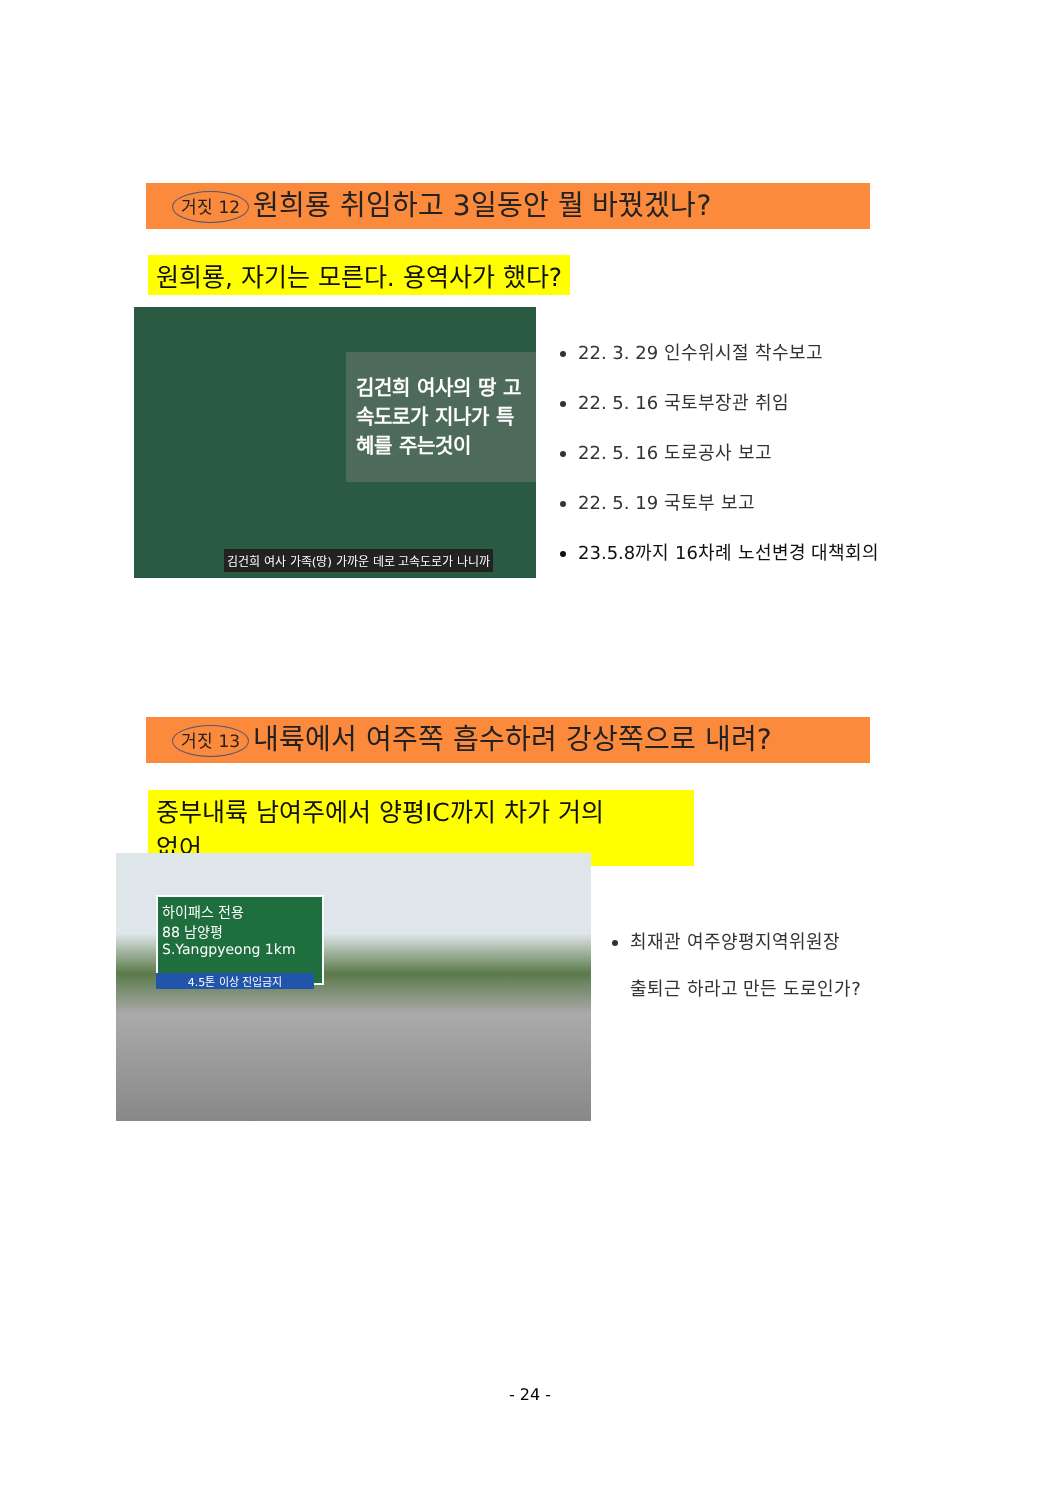거짓 12 원희룡 취임하고 3일동안 뭘 바꿨겠나?
원희룡, 자기는 모른다. 용역사가 했다?
김건희 여사의 땅 고속도로가 지나가 특혜를 주는것이
김건희 여사 가족(땅) 가까운 데로 고속도로가 나니까
22. 3. 29 인수위시절 착수보고
22. 5. 16 국토부장관 취임
22. 5. 16 도로공사 보고
22. 5. 19 국토부 보고
23.5.8까지 16차례 노선변경 대책회의
거짓 13 내륙에서 여주쪽 흡수하려 강상쪽으로 내려?
중부내륙 남여주에서 양평IC까지 차가 거의
없어
하이패스 전용
88 남양평
S.Yangpyeong 1km
4.5톤 이상 진입금지
최재관 여주양평지역위원장
출퇴근 하라고 만든 도로인가?
- 24 -